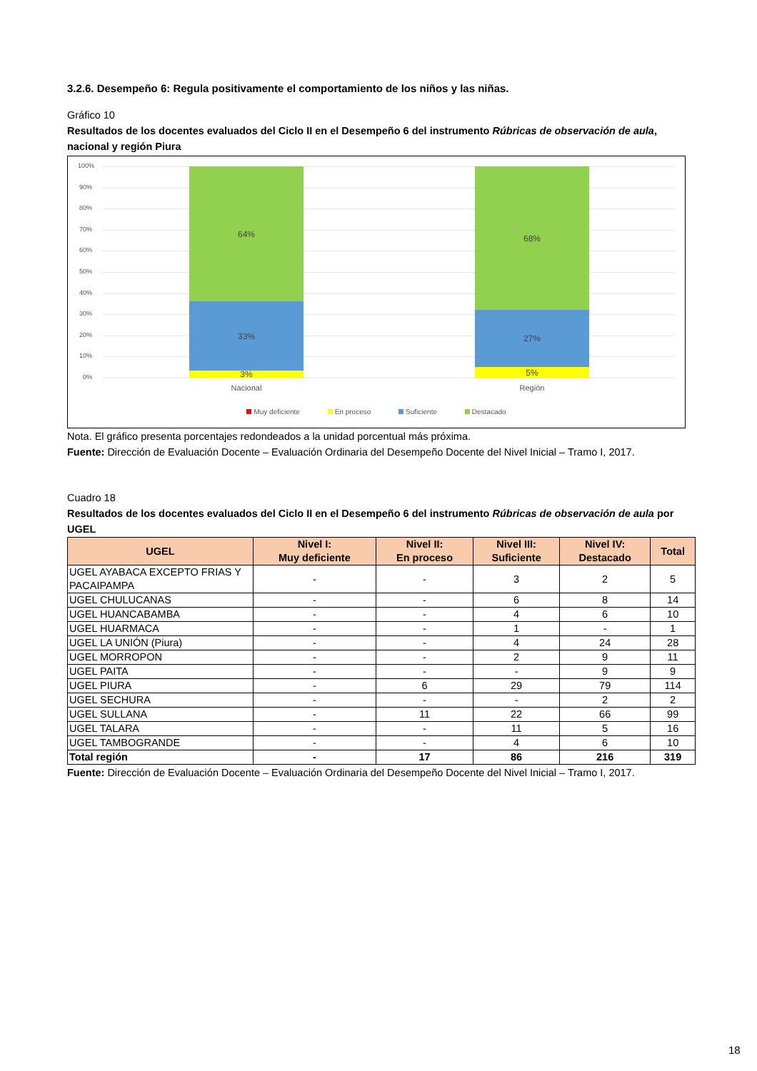3.2.6. Desempeño 6: Regula positivamente el comportamiento de los niños y las niñas.
Gráfico 10
Resultados de los docentes evaluados del Ciclo II en el Desempeño 6 del instrumento Rúbricas de observación de aula, nacional y región Piura
100%
90%
80%
70%
60%
50%
40%
30%
20%
10%
0%
64%
33%
3%
68%
27%
5%
Nacional Región
Muy deficiente En proceso Suficiente Destacado
Nota. El gráfico presenta porcentajes redondeados a la unidad porcentual más próxima.
Fuente: Dirección de Evaluación Docente – Evaluación Ordinaria del Desempeño Docente del Nivel Inicial – Tramo I, 2017.
Cuadro 18
Resultados de los docentes evaluados del Ciclo II en el Desempeño 6 del instrumento Rúbricas de observación de aula por UGEL
| UGEL | Nivel I: Muy deficiente | Nivel II: En proceso | Nivel III: Suficiente | Nivel IV: Destacado | Total |
| --- | --- | --- | --- | --- | --- |
| UGEL AYABACA EXCEPTO FRIAS Y PACAIPAMPA | - | - | 3 | 2 | 5 |
| UGEL CHULUCANAS | - | - | 6 | 8 | 14 |
| UGEL HUANCABAMBA | - | - | 4 | 6 | 10 |
| UGEL HUARMACA | - | - | 1 | - | 1 |
| UGEL LA UNIÓN (Piura) | - | - | 4 | 24 | 28 |
| UGEL MORROPON | - | - | 2 | 9 | 11 |
| UGEL PAITA | - | - | - | 9 | 9 |
| UGEL PIURA | - | 6 | 29 | 79 | 114 |
| UGEL SECHURA | - | - | - | 2 | 2 |
| UGEL SULLANA | - | 11 | 22 | 66 | 99 |
| UGEL TALARA | - | - | 11 | 5 | 16 |
| UGEL TAMBOGRANDE | - | - | 4 | 6 | 10 |
| Total región | - | 17 | 86 | 216 | 319 |
Fuente: Dirección de Evaluación Docente – Evaluación Ordinaria del Desempeño Docente del Nivel Inicial – Tramo I, 2017.
18